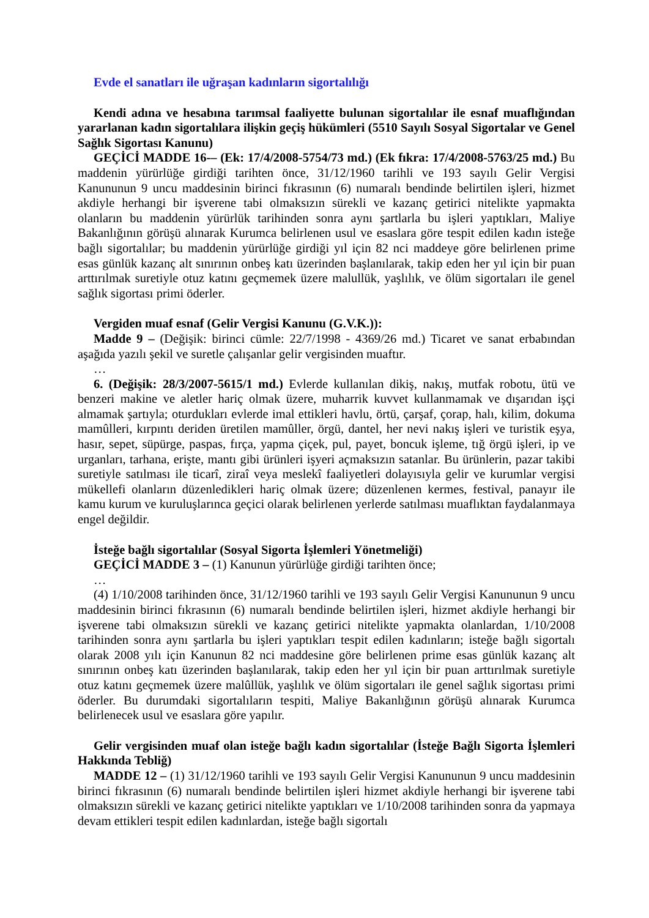Evde el sanatları ile uğraşan kadınların sigortalılığı
Kendi adına ve hesabına tarımsal faaliyette bulunan sigortalılar ile esnaf muaflığından yararlanan kadın sigortalılara ilişkin geçiş hükümleri (5510 Sayılı Sosyal Sigortalar ve Genel Sağlık Sigortası Kanunu)
GEÇİCİ MADDE 16-– (Ek: 17/4/2008-5754/73 md.) (Ek fıkra: 17/4/2008-5763/25 md.) Bu maddenin yürürlüğe girdiği tarihten önce, 31/12/1960 tarihli ve 193 sayılı Gelir Vergisi Kanununun 9 uncu maddesinin birinci fıkrasının (6) numaralı bendinde belirtilen işleri, hizmet akdiyle herhangi bir işverene tabi olmaksızın sürekli ve kazanç getirici nitelikte yapmakta olanların bu maddenin yürürlük tarihinden sonra aynı şartlarla bu işleri yaptıkları, Maliye Bakanlığının görüşü alınarak Kurumca belirlenen usul ve esaslara göre tespit edilen kadın isteğe bağlı sigortalılar; bu maddenin yürürlüğe girdiği yıl için 82 nci maddeye göre belirlenen prime esas günlük kazanç alt sınırının onbeş katı üzerinden başlanılarak, takip eden her yıl için bir puan arttırılmak suretiyle otuz katını geçmemek üzere malullük, yaşlılık, ve ölüm sigortaları ile genel sağlık sigortası primi öderler.
Vergiden muaf esnaf (Gelir Vergisi Kanunu (G.V.K.)):
Madde 9 – (Değişik: birinci cümle: 22/7/1998 - 4369/26 md.) Ticaret ve sanat erbabından aşağıda yazılı şekil ve suretle çalışanlar gelir vergisinden muaftır.
…
6. (Değişik: 28/3/2007-5615/1 md.) Evlerde kullanılan dikiş, nakış, mutfak robotu, ütü ve benzeri makine ve aletler hariç olmak üzere, muharrik kuvvet kullanmamak ve dışarıdan işçi almamak şartıyla; oturdukları evlerde imal ettikleri havlu, örtü, çarşaf, çorap, halı, kilim, dokuma mamûlleri, kırpıntı deriden üretilen mamûller, örgü, dantel, her nevi nakış işleri ve turistik eşya, hasır, sepet, süpürge, paspas, fırça, yapma çiçek, pul, payet, boncuk işleme, tığ örgü işleri, ip ve urganları, tarhana, erişte, mantı gibi ürünleri işyeri açmaksızın satanlar. Bu ürünlerin, pazar takibi suretiyle satılması ile ticarî, ziraî veya meslekî faaliyetleri dolayısıyla gelir ve kurumlar vergisi mükellefi olanların düzenledikleri hariç olmak üzere; düzenlenen kermes, festival, panayır ile kamu kurum ve kuruluşlarınca geçici olarak belirlenen yerlerde satılması muaflıktan faydalanmaya engel değildir.
İsteğe bağlı sigortalılar (Sosyal Sigorta İşlemleri Yönetmeliği)
GEÇİCİ MADDE 3 – (1) Kanunun yürürlüğe girdiği tarihten önce;
…
(4) 1/10/2008 tarihinden önce, 31/12/1960 tarihli ve 193 sayılı Gelir Vergisi Kanununun 9 uncu maddesinin birinci fıkrasının (6) numaralı bendinde belirtilen işleri, hizmet akdiyle herhangi bir işverene tabi olmaksızın sürekli ve kazanç getirici nitelikte yapmakta olanlardan, 1/10/2008 tarihinden sonra aynı şartlarla bu işleri yaptıkları tespit edilen kadınların; isteğe bağlı sigortalı olarak 2008 yılı için Kanunun 82 nci maddesine göre belirlenen prime esas günlük kazanç alt sınırının onbeş katı üzerinden başlanılarak, takip eden her yıl için bir puan arttırılmak suretiyle otuz katını geçmemek üzere malûllük, yaşlılık ve ölüm sigortaları ile genel sağlık sigortası primi öderler. Bu durumdaki sigortalıların tespiti, Maliye Bakanlığının görüşü alınarak Kurumca belirlenecek usul ve esaslara göre yapılır.
Gelir vergisinden muaf olan isteğe bağlı kadın sigortalılar (İsteğe Bağlı Sigorta İşlemleri Hakkında Tebliğ)
MADDE 12 – (1) 31/12/1960 tarihli ve 193 sayılı Gelir Vergisi Kanununun 9 uncu maddesinin birinci fıkrasının (6) numaralı bendinde belirtilen işleri hizmet akdiyle herhangi bir işverene tabi olmaksızın sürekli ve kazanç getirici nitelikte yaptıkları ve 1/10/2008 tarihinden sonra da yapmaya devam ettikleri tespit edilen kadınlardan, isteğe bağlı sigortalı